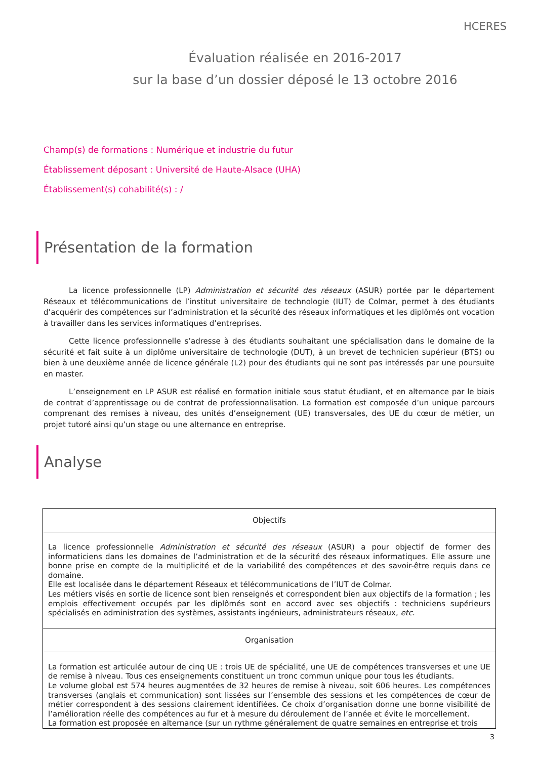HCERES
Évaluation réalisée en 2016-2017
sur la base d’un dossier déposé le 13 octobre 2016
Champ(s) de formations : Numérique et industrie du futur
Établissement déposant : Université de Haute-Alsace (UHA)
Établissement(s) cohabilité(s) : /
Présentation de la formation
La licence professionnelle (LP) Administration et sécurité des réseaux (ASUR) portée par le département Réseaux et télécommunications de l’institut universitaire de technologie (IUT) de Colmar, permet à des étudiants d’acquérir des compétences sur l’administration et la sécurité des réseaux informatiques et les diplômés ont vocation à travailler dans les services informatiques d’entreprises.
Cette licence professionnelle s’adresse à des étudiants souhaitant une spécialisation dans le domaine de la sécurité et fait suite à un diplôme universitaire de technologie (DUT), à un brevet de technicien supérieur (BTS) ou bien à une deuxième année de licence générale (L2) pour des étudiants qui ne sont pas intéressés par une poursuite en master.
L’enseignement en LP ASUR est réalisé en formation initiale sous statut étudiant, et en alternance par le biais de contrat d’apprentissage ou de contrat de professionnalisation. La formation est composée d’un unique parcours comprenant des remises à niveau, des unités d’enseignement (UE) transversales, des UE du cœur de métier, un projet tutoré ainsi qu’un stage ou une alternance en entreprise.
Analyse
| Objectifs |
| --- |
| La licence professionnelle Administration et sécurité des réseaux (ASUR) a pour objectif de former des informaticiens dans les domaines de l’administration et de la sécurité des réseaux informatiques. Elle assure une bonne prise en compte de la multiplicité et de la variabilité des compétences et des savoir-être requis dans ce domaine. Elle est localisée dans le département Réseaux et télécommunications de l’IUT de Colmar. Les métiers visés en sortie de licence sont bien renseignés et correspondent bien aux objectifs de la formation ; les emplois effectivement occupés par les diplômés sont en accord avec ses objectifs : techniciens supérieurs spécialisés en administration des systèmes, assistants ingénieurs, administrateurs réseaux, etc . |
| Organisation |
| La formation est articulée autour de cinq UE : trois UE de spécialité, une UE de compétences transverses et une UE de remise à niveau. Tous ces enseignements constituent un tronc commun unique pour tous les étudiants. Le volume global est 574 heures augmentées de 32 heures de remise à niveau, soit 606 heures. Les compétences transverses (anglais et communication) sont lissées sur l’ensemble des sessions et les compétences de cœur de métier correspondent à des sessions clairement identifiées. Ce choix d’organisation donne une bonne visibilité de l’amélioration réelle des compétences au fur et à mesure du déroulement de l’année et évite le morcellement. La formation est proposée en alternance (sur un rythme généralement de quatre semaines en entreprise et trois |
3